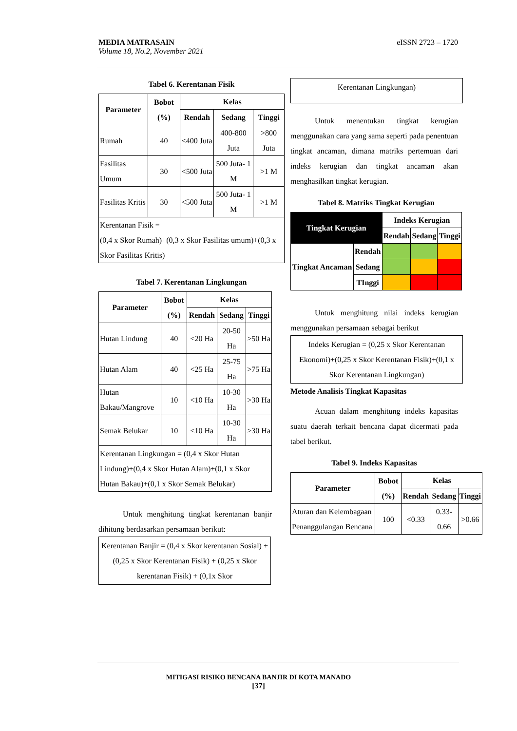eISSN 2723 – 1720 MEDIA MATRASAIN
Volume 18, No.2, November 2021
Tabel 6. Kerentanan Fisik
| Parameter | Bobot (%) | Kelas | | |
| --- | --- | --- | --- | --- |
| | | Rendah | Sedang | Tinggi |
| Rumah | 40 | <400 Juta | 400-800 Juta | >800 Juta |
| Fasilitas Umum | 30 | <500 Juta | 500 Juta- 1 M | >1 M |
| Fasilitas Kritis | 30 | <500 Juta | 500 Juta- 1 M | >1 M |
| Kerentanan Fisik = (0,4 x Skor Rumah)+(0,3 x Skor Fasilitas umum)+(0,3 x Skor Fasilitas Kritis) | | | | |
Tabel 7. Kerentanan Lingkungan
| Parameter | Bobot (%) | Kelas | | |
| --- | --- | --- | --- | --- |
| | | Rendah | Sedang | Tinggi |
| Hutan Lindung | 40 | <20 Ha | 20-50 Ha | >50 Ha |
| Hutan Alam | 40 | <25 Ha | 25-75 Ha | >75 Ha |
| Hutan Bakau/Mangrove | 10 | <10 Ha | 10-30 Ha | >30 Ha |
| Semak Belukar | 10 | <10 Ha | 10-30 Ha | >30 Ha |
| Kerentanan Lingkungan = (0,4 x Skor Hutan Lindung)+(0,4 x Skor Hutan Alam)+(0,1 x Skor Hutan Bakau)+(0,1 x Skor Semak Belukar) | | | | |
Untuk menghitung tingkat kerentanan banjir dihitung berdasarkan persamaan berikut:
Kerentanan Banjir = (0,4 x Skor kerentanan Sosial) + (0,25 x Skor Kerentanan Fisik) + (0,25 x Skor kerentanan Fisik) + (0,1x Skor
Kerentanan Lingkungan)
Untuk menentukan tingkat kerugian menggunakan cara yang sama seperti pada penentuan tingkat ancaman, dimana matriks pertemuan dari indeks kerugian dan tingkat ancaman akan menghasilkan tingkat kerugian.
Tabel 8. Matriks Tingkat Kerugian
| Tingkat Kerugian | | Indeks Kerugian | | |
| --- | --- | --- | --- | --- |
| | | Rendah | Sedang | Tinggi |
| Tingkat Ancaman | Rendah | | | |
| | Sedang | | | |
| | TInggi | | | |
Untuk menghitung nilai indeks kerugian menggunakan persamaan sebagai berikut
Indeks Kerugian = (0,25 x Skor Kerentanan Ekonomi)+(0,25 x Skor Kerentanan Fisik)+(0,1 x Skor Kerentanan Lingkungan)
Metode Analisis Tingkat Kapasitas
Acuan dalam menghitung indeks kapasitas suatu daerah terkait bencana dapat dicermati pada tabel berikut.
Tabel 9. Indeks Kapasitas
| Parameter | Bobot (%) | Kelas | | |
| --- | --- | --- | --- | --- |
| | | Rendah | Sedang | Tinggi |
| Aturan dan Kelembagaan Penanggulangan Bencana | 100 | <0.33 | 0.33-0.66 | >0.66 |
MITIGASI RISIKO BENCANA BANJIR DI KOTA MANADO
[37]